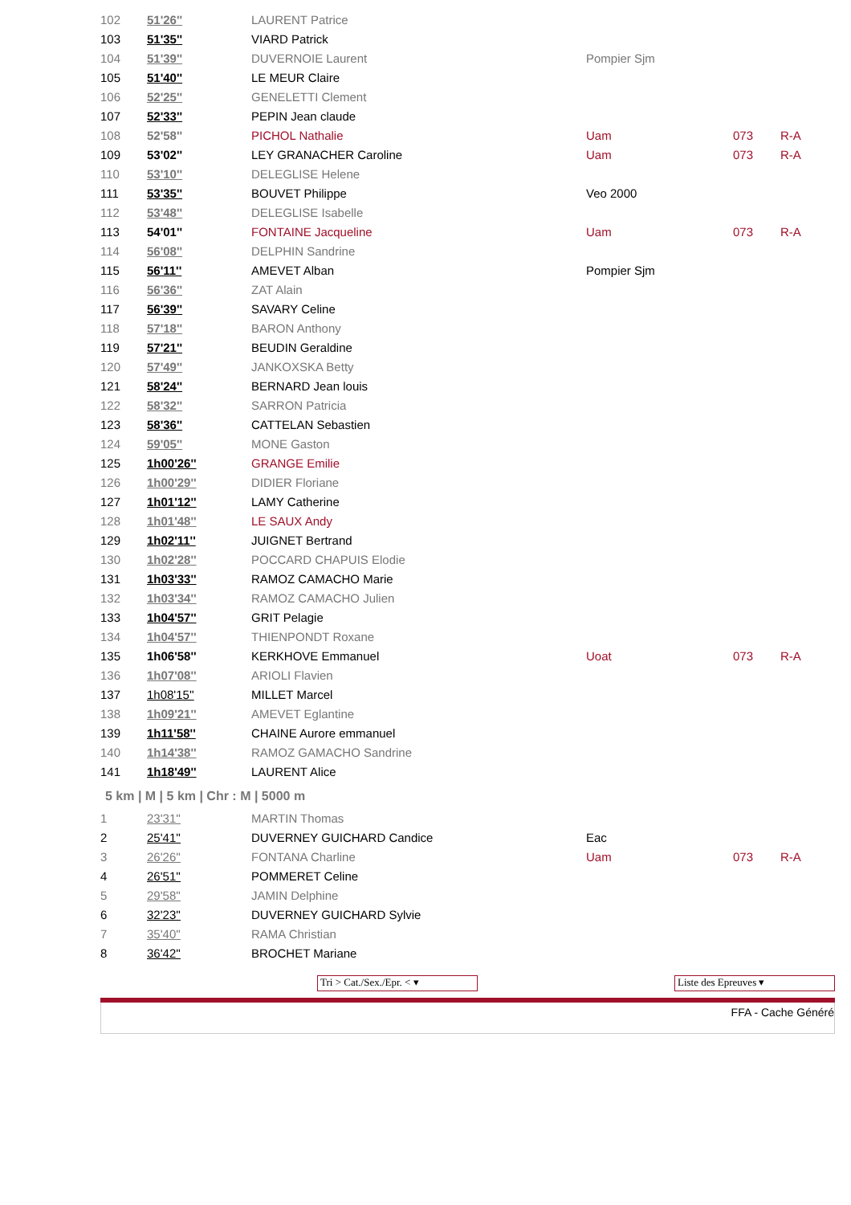| 102 | 51'26'' | LAURENT Patrice | | | |
| 103 | 51'35'' | VIARD Patrick | | | |
| 104 | 51'39'' | DUVERNOIE Laurent | Pompier Sjm | | |
| 105 | 51'40'' | LE MEUR Claire | | | |
| 106 | 52'25'' | GENELETTI Clement | | | |
| 107 | 52'33'' | PEPIN Jean claude | | | |
| 108 | 52'58'' | PICHOL Nathalie | Uam | 073 | R-A |
| 109 | 53'02'' | LEY GRANACHER Caroline | Uam | 073 | R-A |
| 110 | 53'10'' | DELEGLISE Helene | | | |
| 111 | 53'35'' | BOUVET Philippe | Veo 2000 | | |
| 112 | 53'48'' | DELEGLISE Isabelle | | | |
| 113 | 54'01'' | FONTAINE Jacqueline | Uam | 073 | R-A |
| 114 | 56'08'' | DELPHIN Sandrine | | | |
| 115 | 56'11'' | AMEVET Alban | Pompier Sjm | | |
| 116 | 56'36'' | ZAT Alain | | | |
| 117 | 56'39'' | SAVARY Celine | | | |
| 118 | 57'18'' | BARON Anthony | | | |
| 119 | 57'21'' | BEUDIN Geraldine | | | |
| 120 | 57'49'' | JANKOXSKA Betty | | | |
| 121 | 58'24'' | BERNARD Jean louis | | | |
| 122 | 58'32'' | SARRON Patricia | | | |
| 123 | 58'36'' | CATTELAN Sebastien | | | |
| 124 | 59'05'' | MONE Gaston | | | |
| 125 | 1h00'26'' | GRANGE Emilie | | | |
| 126 | 1h00'29'' | DIDIER Floriane | | | |
| 127 | 1h01'12'' | LAMY Catherine | | | |
| 128 | 1h01'48'' | LE SAUX Andy | | | |
| 129 | 1h02'11'' | JUIGNET Bertrand | | | |
| 130 | 1h02'28'' | POCCARD CHAPUIS Elodie | | | |
| 131 | 1h03'33'' | RAMOZ CAMACHO Marie | | | |
| 132 | 1h03'34'' | RAMOZ CAMACHO Julien | | | |
| 133 | 1h04'57'' | GRIT Pelagie | | | |
| 134 | 1h04'57'' | THIENPONDT Roxane | | | |
| 135 | 1h06'58'' | KERKHOVE Emmanuel | Uoat | 073 | R-A |
| 136 | 1h07'08'' | ARIOLI Flavien | | | |
| 137 | 1h08'15'' | MILLET Marcel | | | |
| 138 | 1h09'21'' | AMEVET Eglantine | | | |
| 139 | 1h11'58'' | CHAINE Aurore emmanuel | | | |
| 140 | 1h14'38'' | RAMOZ GAMACHO Sandrine | | | |
| 141 | 1h18'49'' | LAURENT Alice | | | |
5 km | M | 5 km | Chr : M | 5000 m
| 1 | 23'31'' | MARTIN Thomas | | | |
| 2 | 25'41'' | DUVERNEY GUICHARD Candice | Eac | | |
| 3 | 26'26'' | FONTANA Charline | Uam | 073 | R-A |
| 4 | 26'51'' | POMMERET Celine | | | |
| 5 | 29'58'' | JAMIN Delphine | | | |
| 6 | 32'23'' | DUVERNEY GUICHARD Sylvie | | | |
| 7 | 35'40'' | RAMA Christian | | | |
| 8 | 36'42'' | BROCHET Mariane | | | |
Tri > Cat./Sex./Epr. < ▾ Liste des Epreuves ▾
FFA - Cache Généré